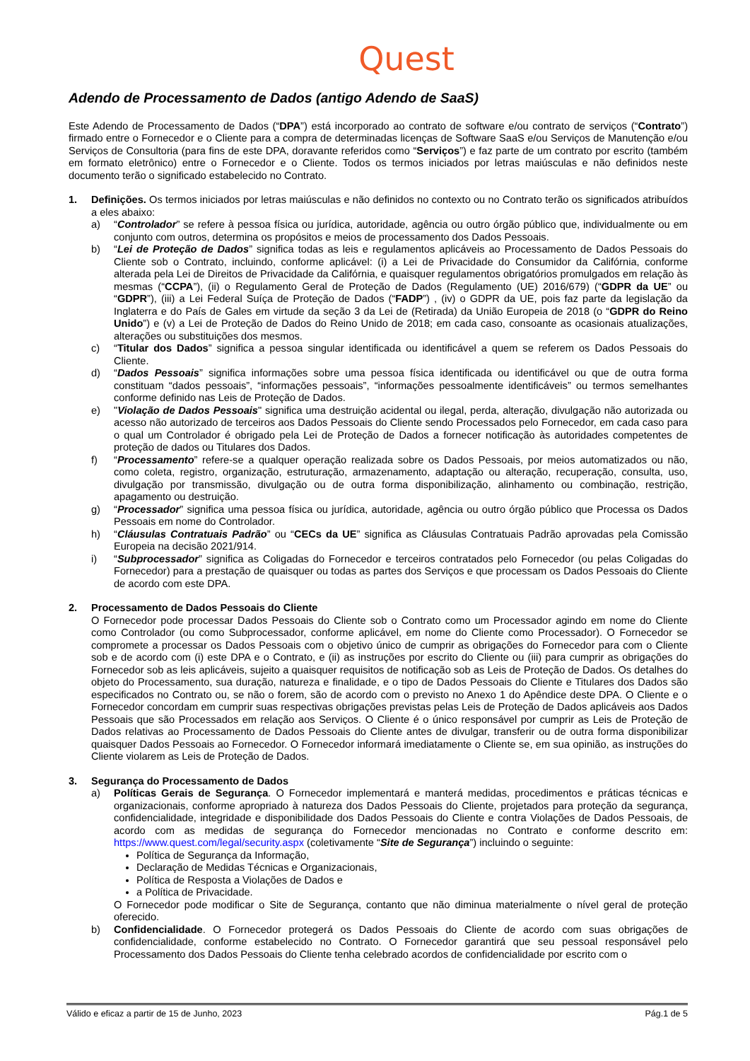Quest
Adendo de Processamento de Dados (antigo Adendo de SaaS)
Este Adendo de Processamento de Dados (“DPA”) está incorporado ao contrato de software e/ou contrato de serviços (“Contrato”) firmado entre o Fornecedor e o Cliente para a compra de determinadas licenças de Software SaaS e/ou Serviços de Manutenção e/ou Serviços de Consultoria (para fins de este DPA, doravante referidos como “Serviços”) e faz parte de um contrato por escrito (também em formato eletrônico) entre o Fornecedor e o Cliente. Todos os termos iniciados por letras maiúsculas e não definidos neste documento terão o significado estabelecido no Contrato.
1. Definições. Os termos iniciados por letras maiúsculas e não definidos no contexto ou no Contrato terão os significados atribuídos a eles abaixo:
a) “Controlador” se refere à pessoa física ou jurídica, autoridade, agência ou outro órgão público que, individualmente ou em conjunto com outros, determina os propósitos e meios de processamento dos Dados Pessoais.
b) “Lei de Proteção de Dados” significa todas as leis e regulamentos aplicáveis ao Processamento de Dados Pessoais do Cliente sob o Contrato, incluindo, conforme aplicável: (i) a Lei de Privacidade do Consumidor da Califórnia, conforme alterada pela Lei de Direitos de Privacidade da Califórnia, e quaisquer regulamentos obrigatórios promulgados em relação às mesmas (“CCPA”), (ii) o Regulamento Geral de Proteção de Dados (Regulamento (UE) 2016/679) (“GDPR da UE” ou “GDPR”), (iii) a Lei Federal Suíça de Proteção de Dados (“FADP”) , (iv) o GDPR da UE, pois faz parte da legislação da Inglaterra e do País de Gales em virtude da seção 3 da Lei de (Retirada) da União Europeia de 2018 (o “GDPR do Reino Unido”) e (v) a Lei de Proteção de Dados do Reino Unido de 2018; em cada caso, consoante as ocasionais atualizações, alterações ou substituições dos mesmos.
c) “Titular dos Dados” significa a pessoa singular identificada ou identificável a quem se referem os Dados Pessoais do Cliente.
d) “Dados Pessoais” significa informações sobre uma pessoa física identificada ou identificável ou que de outra forma constituam “dados pessoais”, “informações pessoais”, “informações pessoalmente identificáveis” ou termos semelhantes conforme definido nas Leis de Proteção de Dados.
e) "Violação de Dados Pessoais" significa uma destruição acidental ou ilegal, perda, alteração, divulgação não autorizada ou acesso não autorizado de terceiros aos Dados Pessoais do Cliente sendo Processados pelo Fornecedor, em cada caso para o qual um Controlador é obrigado pela Lei de Proteção de Dados a fornecer notificação às autoridades competentes de proteção de dados ou Titulares dos Dados.
f) “Processamento” refere-se a qualquer operação realizada sobre os Dados Pessoais, por meios automatizados ou não, como coleta, registro, organização, estruturação, armazenamento, adaptação ou alteração, recuperação, consulta, uso, divulgação por transmissão, divulgação ou de outra forma disponibilização, alinhamento ou combinação, restrição, apagamento ou destruição.
g) “Processador” significa uma pessoa física ou jurídica, autoridade, agência ou outro órgão público que Processa os Dados Pessoais em nome do Controlador.
h) “Cláusulas Contratuais Padrão” ou “CECs da UE” significa as Cláusulas Contratuais Padrão aprovadas pela Comissão Europeia na decisão 2021/914.
i) “Subprocessador” significa as Coligadas do Fornecedor e terceiros contratados pelo Fornecedor (ou pelas Coligadas do Fornecedor) para a prestação de quaisquer ou todas as partes dos Serviços e que processam os Dados Pessoais do Cliente de acordo com este DPA.
2. Processamento de Dados Pessoais do Cliente
O Fornecedor pode processar Dados Pessoais do Cliente sob o Contrato como um Processador agindo em nome do Cliente como Controlador (ou como Subprocessador, conforme aplicável, em nome do Cliente como Processador). O Fornecedor se compromete a processar os Dados Pessoais com o objetivo único de cumprir as obrigações do Fornecedor para com o Cliente sob e de acordo com (i) este DPA e o Contrato, e (ii) as instruções por escrito do Cliente ou (iii) para cumprir as obrigações do Fornecedor sob as leis aplicáveis, sujeito a quaisquer requisitos de notificação sob as Leis de Proteção de Dados. Os detalhes do objeto do Processamento, sua duração, natureza e finalidade, e o tipo de Dados Pessoais do Cliente e Titulares dos Dados são especificados no Contrato ou, se não o forem, são de acordo com o previsto no Anexo 1 do Apêndice deste DPA. O Cliente e o Fornecedor concordam em cumprir suas respectivas obrigações previstas pelas Leis de Proteção de Dados aplicáveis aos Dados Pessoais que são Processados em relação aos Serviços. O Cliente é o único responsável por cumprir as Leis de Proteção de Dados relativas ao Processamento de Dados Pessoais do Cliente antes de divulgar, transferir ou de outra forma disponibilizar quaisquer Dados Pessoais ao Fornecedor. O Fornecedor informará imediatamente o Cliente se, em sua opinião, as instruções do Cliente violarem as Leis de Proteção de Dados.
3. Segurança do Processamento de Dados
a) Políticas Gerais de Segurança. O Fornecedor implementará e manterá medidas, procedimentos e práticas técnicas e organizacionais, conforme apropriado à natureza dos Dados Pessoais do Cliente, projetados para proteção da segurança, confidencialidade, integridade e disponibilidade dos Dados Pessoais do Cliente e contra Violações de Dados Pessoais, de acordo com as medidas de segurança do Fornecedor mencionadas no Contrato e conforme descrito em: https://www.quest.com/legal/security.aspx (coletivamente “Site de Segurança”) incluindo o seguinte:
Política de Segurança da Informação,
Declaração de Medidas Técnicas e Organizacionais,
Política de Resposta a Violações de Dados e
a Política de Privacidade.
O Fornecedor pode modificar o Site de Segurança, contanto que não diminua materialmente o nível geral de proteção oferecido.
b) Confidencialidade. O Fornecedor protegerá os Dados Pessoais do Cliente de acordo com suas obrigações de confidencialidade, conforme estabelecido no Contrato. O Fornecedor garantirá que seu pessoal responsável pelo Processamento dos Dados Pessoais do Cliente tenha celebrado acordos de confidencialidade por escrito com o
Válido e eficaz a partir de 15 de Junho, 2023 Pág.1 de 5